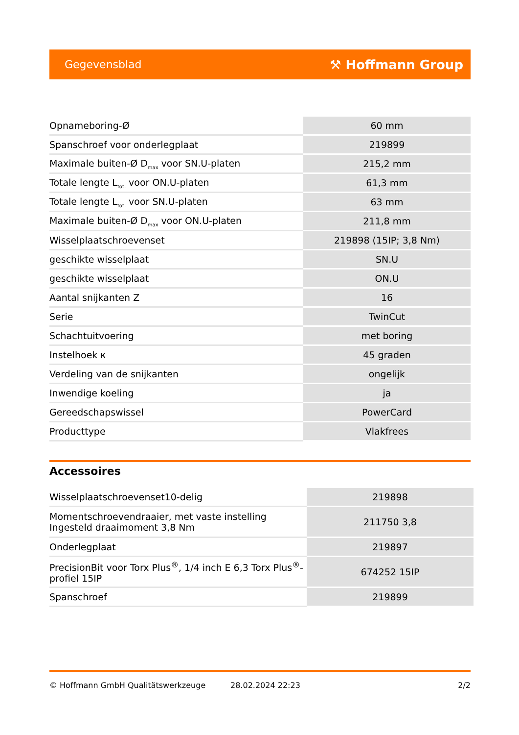Gegevensblad ⚒ Hoffmann Group
| Opnameboring-Ø | 60 mm |
| Spanschroef voor onderlegplaat | 219899 |
| Maximale buiten-Ø D<sub>max</sub> voor SN.U-platen | 215,2 mm |
| Totale lengte L<sub>tot.</sub> voor ON.U-platen | 61,3 mm |
| Totale lengte L<sub>tot.</sub> voor SN.U-platen | 63 mm |
| Maximale buiten-Ø D<sub>max</sub> voor ON.U-platen | 211,8 mm |
| Wisselplaatschroevenset | 219898 (15IP; 3,8 Nm) |
| geschikte wisselplaat | SN.U |
| geschikte wisselplaat | ON.U |
| Aantal snijkanten Z | 16 |
| Serie | TwinCut |
| Schachtuitvoering | met boring |
| Instelhoek κ | 45 graden |
| Verdeling van de snijkanten | ongelijk |
| Inwendige koeling | ja |
| Gereedschapswissel | PowerCard |
| Producttype | Vlakfrees |
Accessoires
| Wisselplaatschroevenset10-delig | 219898 |
| Momentschroevendraaier, met vaste instelling Ingesteld draaimoment 3,8 Nm | 211750 3,8 |
| Onderlegplaat | 219897 |
| PrecisionBit voor Torx Plus<sup>®</sup>, 1/4 inch E 6,3 Torx Plus<sup>®</sup>-profiel 15IP | 674252 15IP |
| Spanschroef | 219899 |
© Hoffmann GmbH Qualitätswerkzeuge 28.02.2024 22:23 2/2